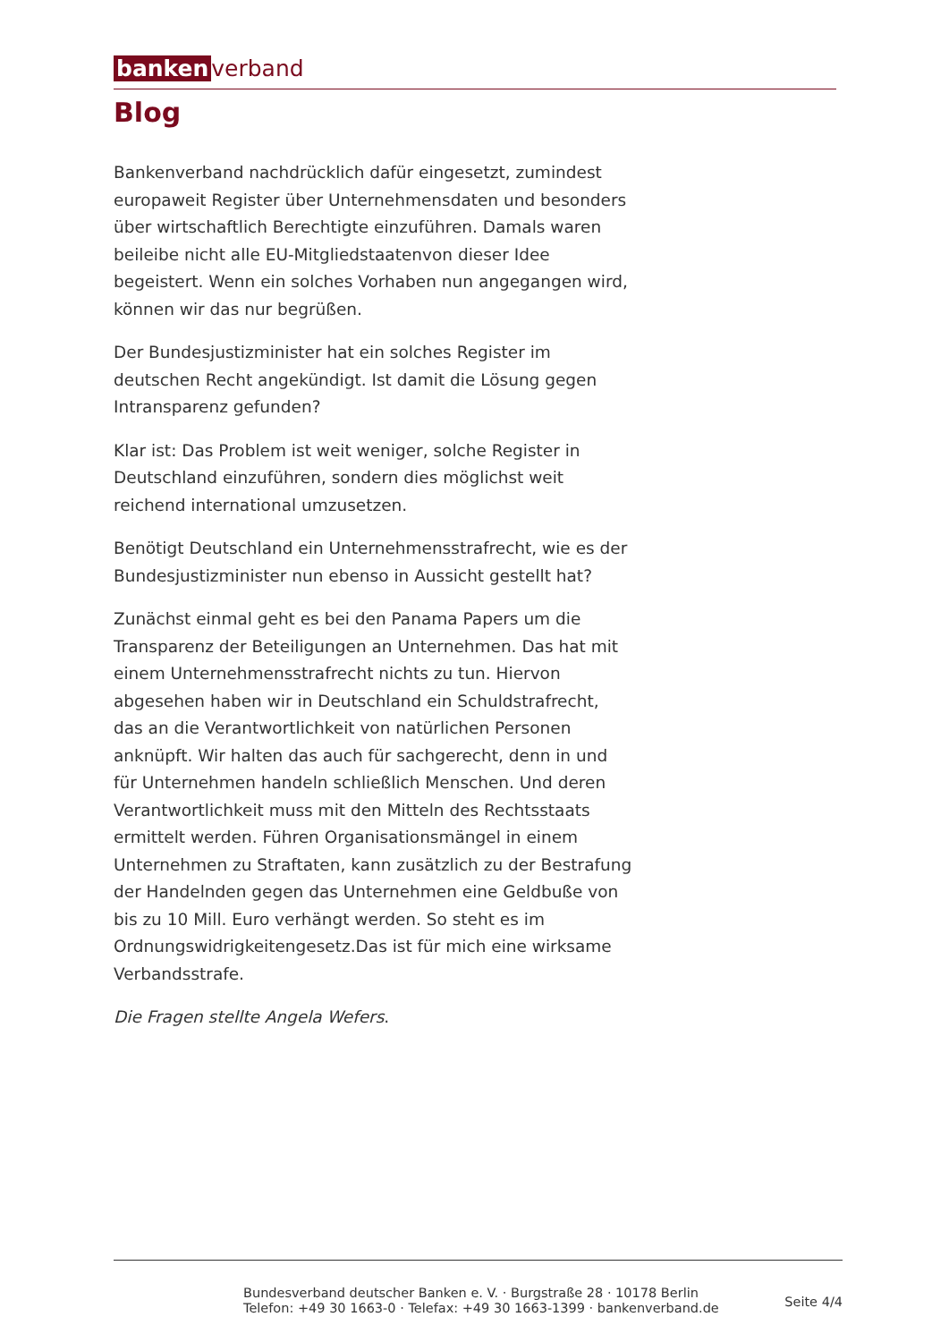banken verband
Blog
Bankenverband nachdrücklich dafür eingesetzt, zumindest europaweit Register über Unternehmensdaten und besonders über wirtschaftlich Berechtigte einzuführen. Damals waren beileibe nicht alle EU-Mitgliedstaatenvon dieser Idee begeistert. Wenn ein solches Vorhaben nun angegangen wird, können wir das nur begrüßen.
Der Bundesjustizminister hat ein solches Register im deutschen Recht angekündigt. Ist damit die Lösung gegen Intransparenz gefunden?
Klar ist: Das Problem ist weit weniger, solche Register in Deutschland einzuführen, sondern dies möglichst weit reichend international umzusetzen.
Benötigt Deutschland ein Unternehmensstrafrecht, wie es der Bundesjustizminister nun ebenso in Aussicht gestellt hat?
Zunächst einmal geht es bei den Panama Papers um die Transparenz der Beteiligungen an Unternehmen. Das hat mit einem Unternehmensstrafrecht nichts zu tun. Hiervon abgesehen haben wir in Deutschland ein Schuldstrafrecht, das an die Verantwortlichkeit von natürlichen Personen anknüpft. Wir halten das auch für sachgerecht, denn in und für Unternehmen handeln schließlich Menschen. Und deren Verantwortlichkeit muss mit den Mitteln des Rechtsstaats ermittelt werden. Führen Organisationsmängel in einem Unternehmen zu Straftaten, kann zusätzlich zu der Bestrafung der Handelnden gegen das Unternehmen eine Geldbuße von bis zu 10 Mill. Euro verhängt werden. So steht es im Ordnungswidrigkeitengesetz.Das ist für mich eine wirksame Verbandsstrafe.
Die Fragen stellte Angela Wefers.
Bundesverband deutscher Banken e. V. · Burgstraße 28 · 10178 Berlin
Telefon: +49 30 1663-0 · Telefax: +49 30 1663-1399 · bankenverband.de
Seite 4/4